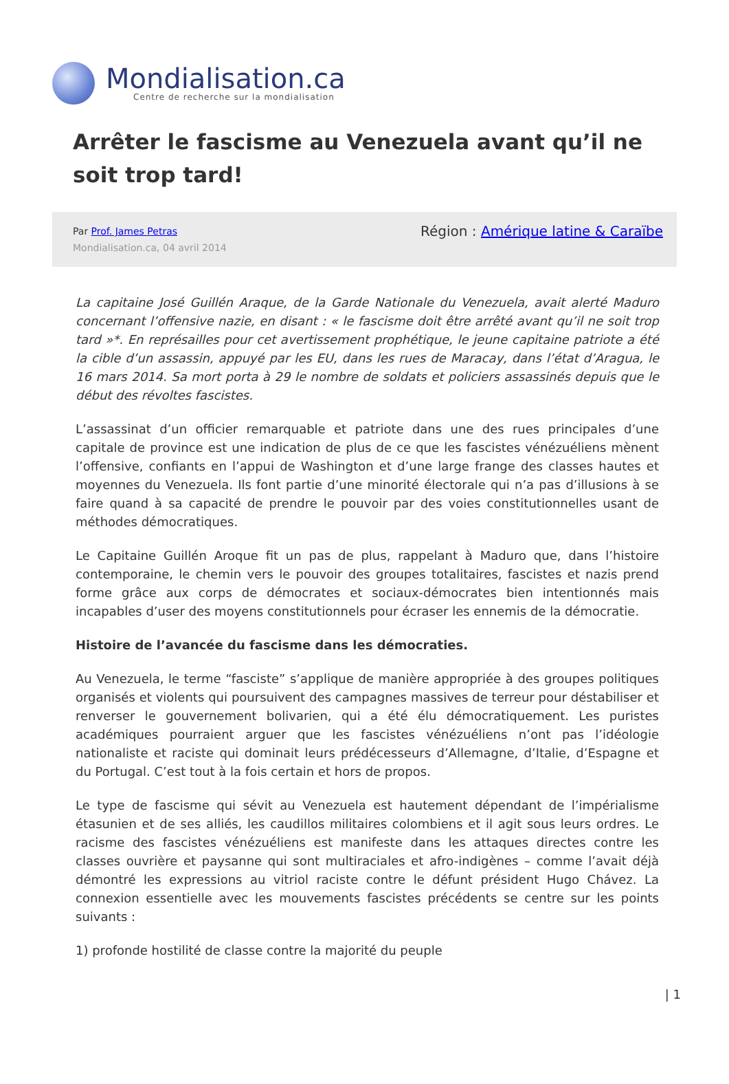Mondialisation.ca
Centre de recherche sur la mondialisation
Arrêter le fascisme au Venezuela avant qu’il ne soit trop tard!
Par Prof. James Petras
Mondialisation.ca, 04 avril 2014
Région : Amérique latine & Caraïbe
La capitaine José Guillén Araque, de la Garde Nationale du Venezuela, avait alerté Maduro concernant l’offensive nazie, en disant : « le fascisme doit être arrêté avant qu’il ne soit trop tard »*. En représailles pour cet avertissement prophétique, le jeune capitaine patriote a été la cible d’un assassin, appuyé par les EU, dans les rues de Maracay, dans l’état d’Aragua, le 16 mars 2014. Sa mort porta à 29 le nombre de soldats et policiers assassinés depuis que le début des révoltes fascistes.
L’assassinat d’un officier remarquable et patriote dans une des rues principales d’une capitale de province est une indication de plus de ce que les fascistes vénézuéliens mènent l’offensive, confiants en l’appui de Washington et d’une large frange des classes hautes et moyennes du Venezuela. Ils font partie d’une minorité électorale qui n’a pas d’illusions à se faire quand à sa capacité de prendre le pouvoir par des voies constitutionnelles usant de méthodes démocratiques.
Le Capitaine Guillén Aroque fit un pas de plus, rappelant à Maduro que, dans l’histoire contemporaine, le chemin vers le pouvoir des groupes totalitaires, fascistes et nazis prend forme grâce aux corps de démocrates et sociaux-démocrates bien intentionnés mais incapables d’user des moyens constitutionnels pour écraser les ennemis de la démocratie.
Histoire de l’avancée du fascisme dans les démocraties.
Au Venezuela, le terme “fasciste” s’applique de manière appropriée à des groupes politiques organisés et violents qui poursuivent des campagnes massives de terreur pour déstabiliser et renverser le gouvernement bolivarien, qui a été élu démocratiquement. Les puristes académiques pourraient arguer que les fascistes vénézuéliens n’ont pas l’idéologie nationaliste et raciste qui dominait leurs prédécesseurs d’Allemagne, d’Italie, d’Espagne et du Portugal. C’est tout à la fois certain et hors de propos.
Le type de fascisme qui sévit au Venezuela est hautement dépendant de l’impérialisme étasunien et de ses alliés, les caudillos militaires colombiens et il agit sous leurs ordres. Le racisme des fascistes vénézuéliens est manifeste dans les attaques directes contre les classes ouvrière et paysanne qui sont multiraciales et afro-indigènes – comme l’avait déjà démontré les expressions au vitriol raciste contre le défunt président Hugo Chávez. La connexion essentielle avec les mouvements fascistes précédents se centre sur les points suivants :
1) profonde hostilité de classe contre la majorité du peuple
| 1